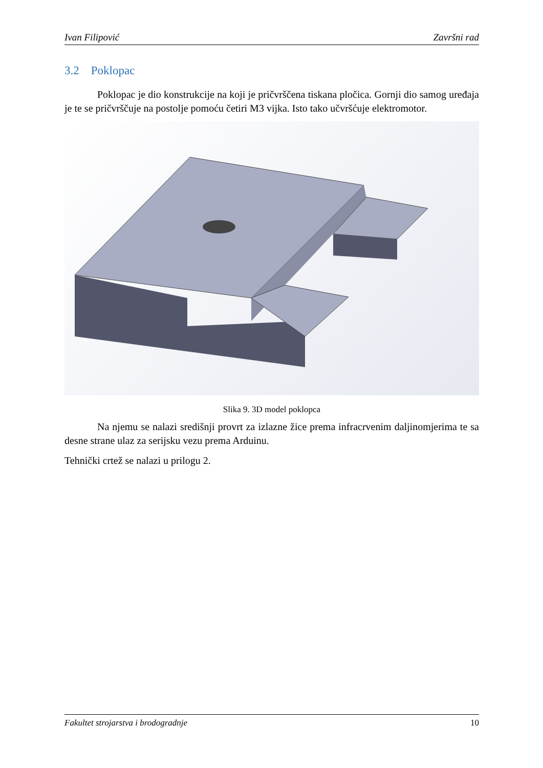Ivan Filipović Završni rad
3.2 Poklopac
Poklopac je dio konstrukcije na koji je pričvrščena tiskana pločica. Gornji dio samog uređaja je te se pričvrščuje na postolje pomoću četiri M3 vijka. Isto tako učvršćuje elektromotor.
Slika 9. 3D model poklopca
Na njemu se nalazi središnji provrt za izlazne žice prema infracrvenim daljinomjerima te sa desne strane ulaz za serijsku vezu prema Arduinu.
Tehnički crtež se nalazi u prilogu 2.
Fakultet strojarstva i brodogradnje 10